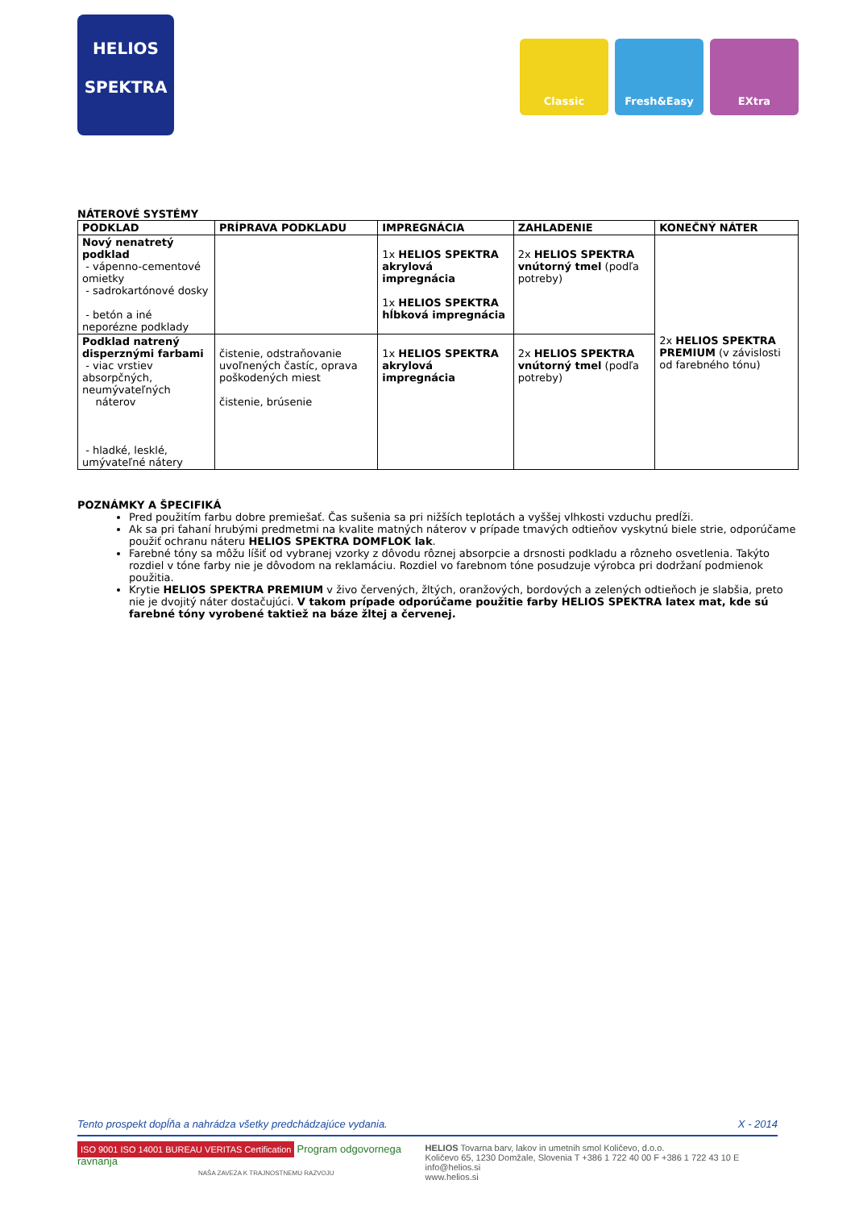HELIOS
SPEKTRA
Classic Fresh&Easy EXtra
NÁTEROVÉ SYSTÉMY
| PODKLAD | PRÍPRAVA PODKLADU | IMPREGNÁCIA | ZAHLADENIE | KONEČNÝ NÁTER |
| --- | --- | --- | --- | --- |
| Nový nenatretý podklad - vápenno-cementové omietky - sadrokartónové dosky - betón a iné neporézne podklady | | 1x HELIOS SPEKTRA akrylová impregnácia 1x HELIOS SPEKTRA hĺbková impregnácia | 2x HELIOS SPEKTRA vnútorný tmel (podľa potreby) | 2x HELIOS SPEKTRA PREMIUM (v závislosti od farebného tónu) |
| Podklad natrený disperznými farbami - viac vrstiev absorpčných, neumývateľných náterov - hladké, lesklé, umývateľné nátery | čistenie, odstraňovanie uvoľnených častíc, oprava poškodených miest čistenie, brúsenie | 1x HELIOS SPEKTRA akrylová impregnácia | 2x HELIOS SPEKTRA vnútorný tmel (podľa potreby) | |
POZNÁMKY A ŠPECIFIKÁ
Pred použitím farbu dobre premiešať. Čas sušenia sa pri nižších teplotách a vyššej vlhkosti vzduchu predĺži.
Ak sa pri ťahaní hrubými predmetmi na kvalite matných náterov v prípade tmavých odtieňov vyskytnú biele strie, odporúčame použiť ochranu náteru HELIOS SPEKTRA DOMFLOK lak.
Farebné tóny sa môžu líšiť od vybranej vzorky z dôvodu rôznej absorpcie a drsnosti podkladu a rôzneho osvetlenia. Takýto rozdiel v tóne farby nie je dôvodom na reklamáciu. Rozdiel vo farebnom tóne posudzuje výrobca pri dodržaní podmienok použitia.
Krytie HELIOS SPEKTRA PREMIUM v živo červených, žltých, oranžových, bordových a zelených odtieňoch je slabšia, preto nie je dvojitý náter dostačujúci. V takom prípade odporúčame použitie farby HELIOS SPEKTRA latex mat, kde sú farebné tóny vyrobené taktiež na báze žltej a červenej.
Tento prospekt dopĺňa a nahrádza všetky predchádzajúce vydania. X - 2014
ISO 9001 ISO 14001 BUREAU VERITAS Certification Program odgovornega ravnanja
NAŠA ZAVEZA K TRAJNOSTNEMU RAZVOJU
HELIOS Tovarna barv, lakov in umetnih smol Količevo, d.o.o.
Količevo 65, 1230 Domžale, Slovenia T +386 1 722 40 00 F +386 1 722 43 10 E info@helios.si
www.helios.si